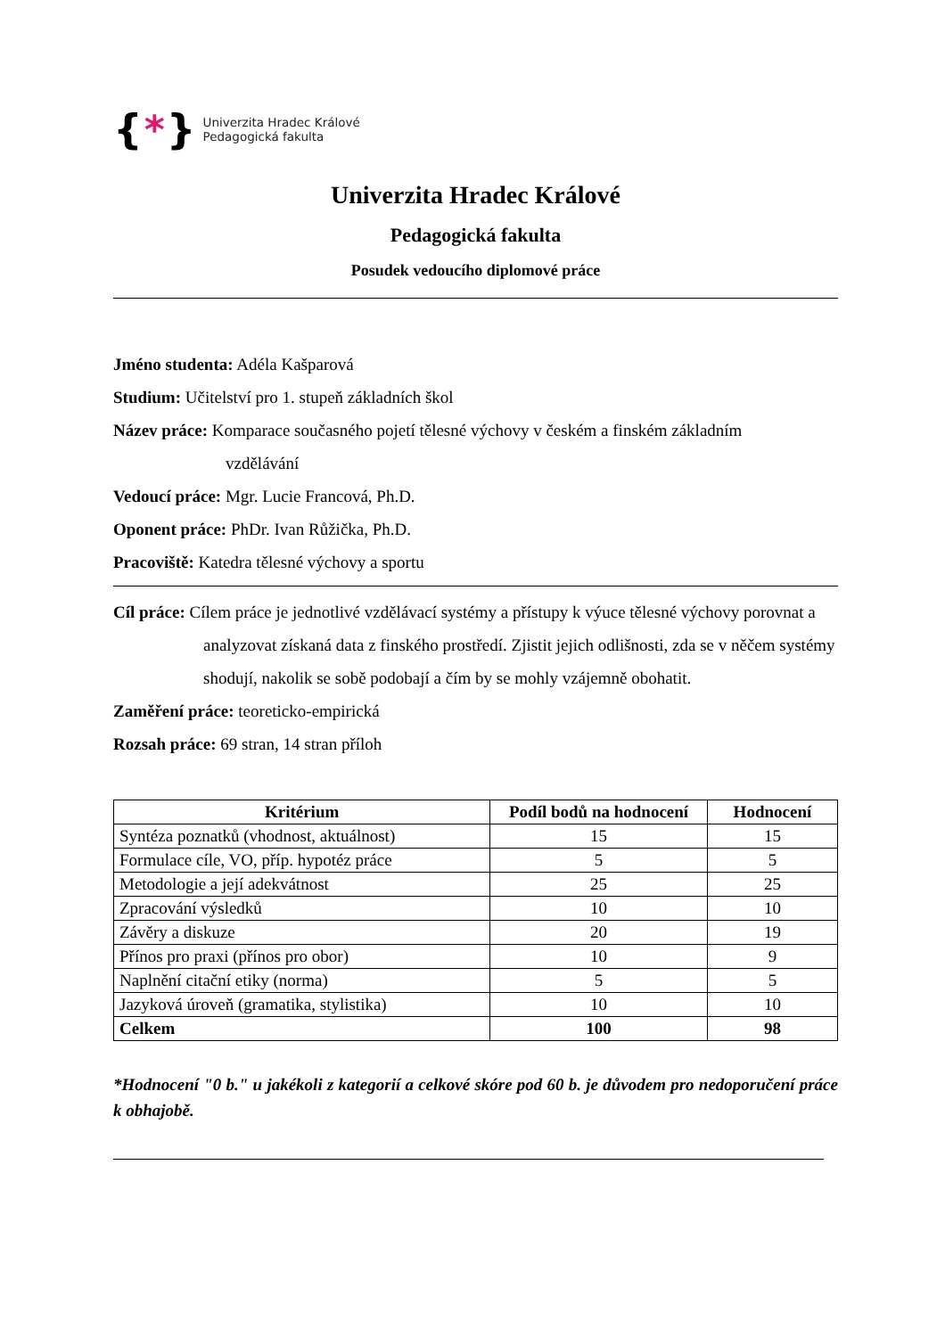{ * }
Univerzita Hradec Králové
Pedagogická fakulta
Univerzita Hradec Králové
Pedagogická fakulta
Posudek vedoucího diplomové práce
Jméno studenta: Adéla Kašparová
Studium: Učitelství pro 1. stupeň základních škol
Název práce: Komparace současného pojetí tělesné výchovy v českém a finském základním
vzdělávání
Vedoucí práce: Mgr. Lucie Francová, Ph.D.
Oponent práce: PhDr. Ivan Růžička, Ph.D.
Pracoviště: Katedra tělesné výchovy a sportu
Cíl práce: Cílem práce je jednotlivé vzdělávací systémy a přístupy k výuce tělesné výchovy porovnat a analyzovat získaná data z finského prostředí. Zjistit jejich odlišnosti, zda se v něčem systémy shodují, nakolik se sobě podobají a čím by se mohly vzájemně obohatit.
Zaměření práce: teoreticko-empirická
Rozsah práce: 69 stran, 14 stran příloh
| Kritérium | Podíl bodů na hodnocení | Hodnocení |
| --- | --- | --- |
| Syntéza poznatků (vhodnost, aktuálnost) | 15 | 15 |
| Formulace cíle, VO, příp. hypotéz práce | 5 | 5 |
| Metodologie a její adekvátnost | 25 | 25 |
| Zpracování výsledků | 10 | 10 |
| Závěry a diskuze | 20 | 19 |
| Přínos pro praxi (přínos pro obor) | 10 | 9 |
| Naplnění citační etiky (norma) | 5 | 5 |
| Jazyková úroveň (gramatika, stylistika) | 10 | 10 |
| Celkem | 100 | 98 |
*Hodnocení "0 b." u jakékoli z kategorií a celkové skóre pod 60 b. je důvodem pro nedoporučení práce k obhajobě.